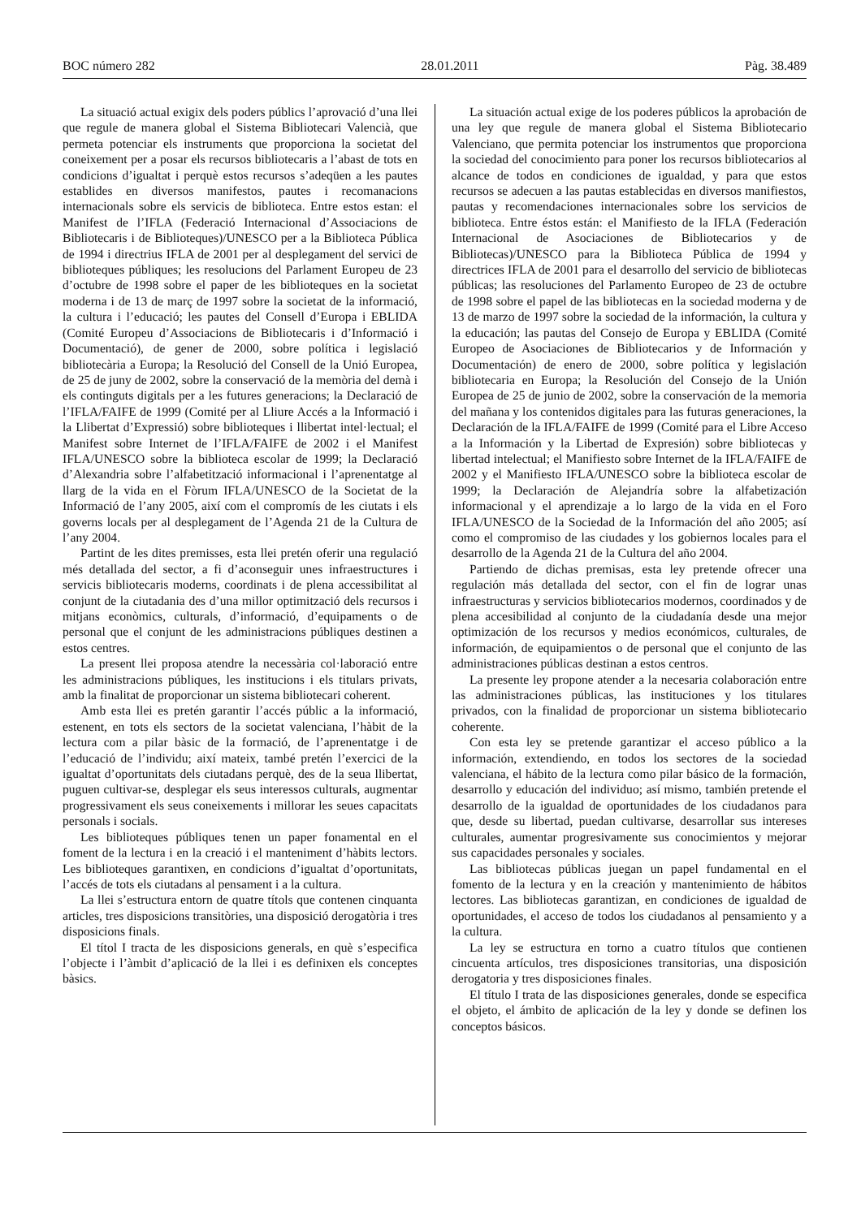BOC número 282 28.01.2011 Pàg. 38.489
La situació actual exigix dels poders públics l’aprovació d’una llei que regule de manera global el Sistema Bibliotecari Valencià, que permeta potenciar els instruments que proporciona la societat del coneixement per a posar els recursos bibliotecaris a l’abast de tots en condicions d’igualtat i perquè estos recursos s’adeqüen a les pautes establides en diversos manifestos, pautes i recomanacions internacionals sobre els servicis de biblioteca. Entre estos estan: el Manifest de l’IFLA (Federació Internacional d’Associacions de Bibliotecaris i de Biblioteques)/UNESCO per a la Biblioteca Pública de 1994 i directrius IFLA de 2001 per al desplegament del servici de biblioteques públiques; les resolucions del Parlament Europeu de 23 d’octubre de 1998 sobre el paper de les biblioteques en la societat moderna i de 13 de març de 1997 sobre la societat de la informació, la cultura i l’educació; les pautes del Consell d’Europa i EBLIDA (Comité Europeu d’Associacions de Bibliotecaris i d’Informació i Documentació), de gener de 2000, sobre política i legislació bibliotecària a Europa; la Resolució del Consell de la Unió Europea, de 25 de juny de 2002, sobre la conservació de la memòria del demà i els continguts digitals per a les futures generacions; la Declaració de l’IFLA/FAIFE de 1999 (Comité per al Lliure Accés a la Informació i la Llibertat d’Expressió) sobre biblioteques i llibertat intel·lectual; el Manifest sobre Internet de l’IFLA/FAIFE de 2002 i el Manifest IFLA/UNESCO sobre la biblioteca escolar de 1999; la Declaració d’Alexandria sobre l’alfabetització informacional i l’aprenentatge al llarg de la vida en el Fòrum IFLA/UNESCO de la Societat de la Informació de l’any 2005, així com el compromís de les ciutats i els governs locals per al desplegament de l’Agenda 21 de la Cultura de l’any 2004.
Partint de les dites premisses, esta llei pretén oferir una regulació més detallada del sector, a fi d’aconseguir unes infraestructures i servicis bibliotecaris moderns, coordinats i de plena accessibilitat al conjunt de la ciutadania des d’una millor optimització dels recursos i mitjans econòmics, culturals, d’informació, d’equipaments o de personal que el conjunt de les administracions públiques destinen a estos centres.
La present llei proposa atendre la necessària col·laboració entre les administracions públiques, les institucions i els titulars privats, amb la finalitat de proporcionar un sistema bibliotecari coherent.
Amb esta llei es pretén garantir l’accés públic a la informació, estenent, en tots els sectors de la societat valenciana, l’hàbit de la lectura com a pilar bàsic de la formació, de l’aprenentatge i de l’educació de l’individu; així mateix, també pretén l’exercici de la igualtat d’oportunitats dels ciutadans perquè, des de la seua llibertat, puguen cultivar-se, desplegar els seus interessos culturals, augmentar progressivament els seus coneixements i millorar les seues capacitats personals i socials.
Les biblioteques públiques tenen un paper fonamental en el foment de la lectura i en la creació i el manteniment d’hàbits lectors. Les biblioteques garantixen, en condicions d’igualtat d’oportunitats, l’accés de tots els ciutadans al pensament i a la cultura.
La llei s’estructura entorn de quatre títols que contenen cinquanta articles, tres disposicions transitòries, una disposició derogatòria i tres disposicions finals.
El títol I tracta de les disposicions generals, en què s’especifica l’objecte i l’àmbit d’aplicació de la llei i es definixen els conceptes bàsics.
La situación actual exige de los poderes públicos la aprobación de una ley que regule de manera global el Sistema Bibliotecario Valenciano, que permita potenciar los instrumentos que proporciona la sociedad del conocimiento para poner los recursos bibliotecarios al alcance de todos en condiciones de igualdad, y para que estos recursos se adecuen a las pautas establecidas en diversos manifiestos, pautas y recomendaciones internacionales sobre los servicios de biblioteca. Entre éstos están: el Manifiesto de la IFLA (Federación Internacional de Asociaciones de Bibliotecarios y de Bibliotecas)/UNESCO para la Biblioteca Pública de 1994 y directrices IFLA de 2001 para el desarrollo del servicio de bibliotecas públicas; las resoluciones del Parlamento Europeo de 23 de octubre de 1998 sobre el papel de las bibliotecas en la sociedad moderna y de 13 de marzo de 1997 sobre la sociedad de la información, la cultura y la educación; las pautas del Consejo de Europa y EBLIDA (Comité Europeo de Asociaciones de Bibliotecarios y de Información y Documentación) de enero de 2000, sobre política y legislación bibliotecaria en Europa; la Resolución del Consejo de la Unión Europea de 25 de junio de 2002, sobre la conservación de la memoria del mañana y los contenidos digitales para las futuras generaciones, la Declaración de la IFLA/FAIFE de 1999 (Comité para el Libre Acceso a la Información y la Libertad de Expresión) sobre bibliotecas y libertad intelectual; el Manifiesto sobre Internet de la IFLA/FAIFE de 2002 y el Manifiesto IFLA/UNESCO sobre la biblioteca escolar de 1999; la Declaración de Alejandría sobre la alfabetización informacional y el aprendizaje a lo largo de la vida en el Foro IFLA/UNESCO de la Sociedad de la Información del año 2005; así como el compromiso de las ciudades y los gobiernos locales para el desarrollo de la Agenda 21 de la Cultura del año 2004.
Partiendo de dichas premisas, esta ley pretende ofrecer una regulación más detallada del sector, con el fin de lograr unas infraestructuras y servicios bibliotecarios modernos, coordinados y de plena accesibilidad al conjunto de la ciudadanía desde una mejor optimización de los recursos y medios económicos, culturales, de información, de equipamientos o de personal que el conjunto de las administraciones públicas destinan a estos centros.
La presente ley propone atender a la necesaria colaboración entre las administraciones públicas, las instituciones y los titulares privados, con la finalidad de proporcionar un sistema bibliotecario coherente.
Con esta ley se pretende garantizar el acceso público a la información, extendiendo, en todos los sectores de la sociedad valenciana, el hábito de la lectura como pilar básico de la formación, desarrollo y educación del individuo; así mismo, también pretende el desarrollo de la igualdad de oportunidades de los ciudadanos para que, desde su libertad, puedan cultivarse, desarrollar sus intereses culturales, aumentar progresivamente sus conocimientos y mejorar sus capacidades personales y sociales.
Las bibliotecas públicas juegan un papel fundamental en el fomento de la lectura y en la creación y mantenimiento de hábitos lectores. Las bibliotecas garantizan, en condiciones de igualdad de oportunidades, el acceso de todos los ciudadanos al pensamiento y a la cultura.
La ley se estructura en torno a cuatro títulos que contienen cincuenta artículos, tres disposiciones transitorias, una disposición derogatoria y tres disposiciones finales.
El título I trata de las disposiciones generales, donde se especifica el objeto, el ámbito de aplicación de la ley y donde se definen los conceptos básicos.